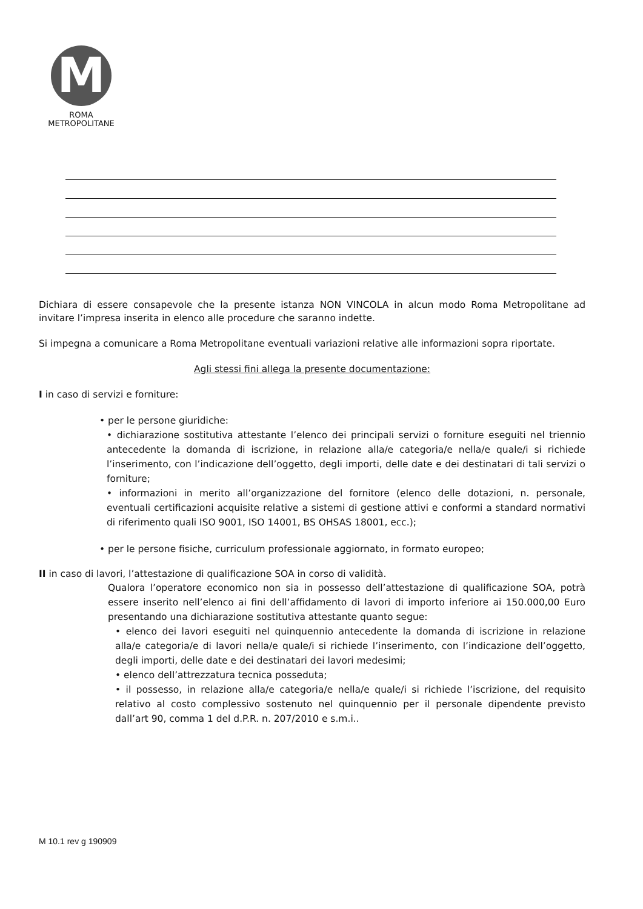M
ROMA
METROPOLITANE
Dichiara di essere consapevole che la presente istanza NON VINCOLA in alcun modo Roma Metropolitane ad invitare l’impresa inserita in elenco alle procedure che saranno indette.
Si impegna a comunicare a Roma Metropolitane eventuali variazioni relative alle informazioni sopra riportate.
Agli stessi fini allega la presente documentazione:
I in caso di servizi e forniture:
• per le persone giuridiche:
• dichiarazione sostitutiva attestante l’elenco dei principali servizi o forniture eseguiti nel triennio antecedente la domanda di iscrizione, in relazione alla/e categoria/e nella/e quale/i si richiede l’inserimento, con l’indicazione dell’oggetto, degli importi, delle date e dei destinatari di tali servizi o forniture;
• informazioni in merito all’organizzazione del fornitore (elenco delle dotazioni, n. personale, eventuali certificazioni acquisite relative a sistemi di gestione attivi e conformi a standard normativi di riferimento quali ISO 9001, ISO 14001, BS OHSAS 18001, ecc.);
• per le persone fisiche, curriculum professionale aggiornato, in formato europeo;
II in caso di lavori, l’attestazione di qualificazione SOA in corso di validità.
Qualora l’operatore economico non sia in possesso dell’attestazione di qualificazione SOA, potrà essere inserito nell’elenco ai fini dell’affidamento di lavori di importo inferiore ai 150.000,00 Euro presentando una dichiarazione sostitutiva attestante quanto segue:
• elenco dei lavori eseguiti nel quinquennio antecedente la domanda di iscrizione in relazione alla/e categoria/e di lavori nella/e quale/i si richiede l’inserimento, con l’indicazione dell’oggetto, degli importi, delle date e dei destinatari dei lavori medesimi;
• elenco dell’attrezzatura tecnica posseduta;
• il possesso, in relazione alla/e categoria/e nella/e quale/i si richiede l’iscrizione, del requisito relativo al costo complessivo sostenuto nel quinquennio per il personale dipendente previsto dall’art 90, comma 1 del d.P.R. n. 207/2010 e s.m.i..
M 10.1 rev g 190909